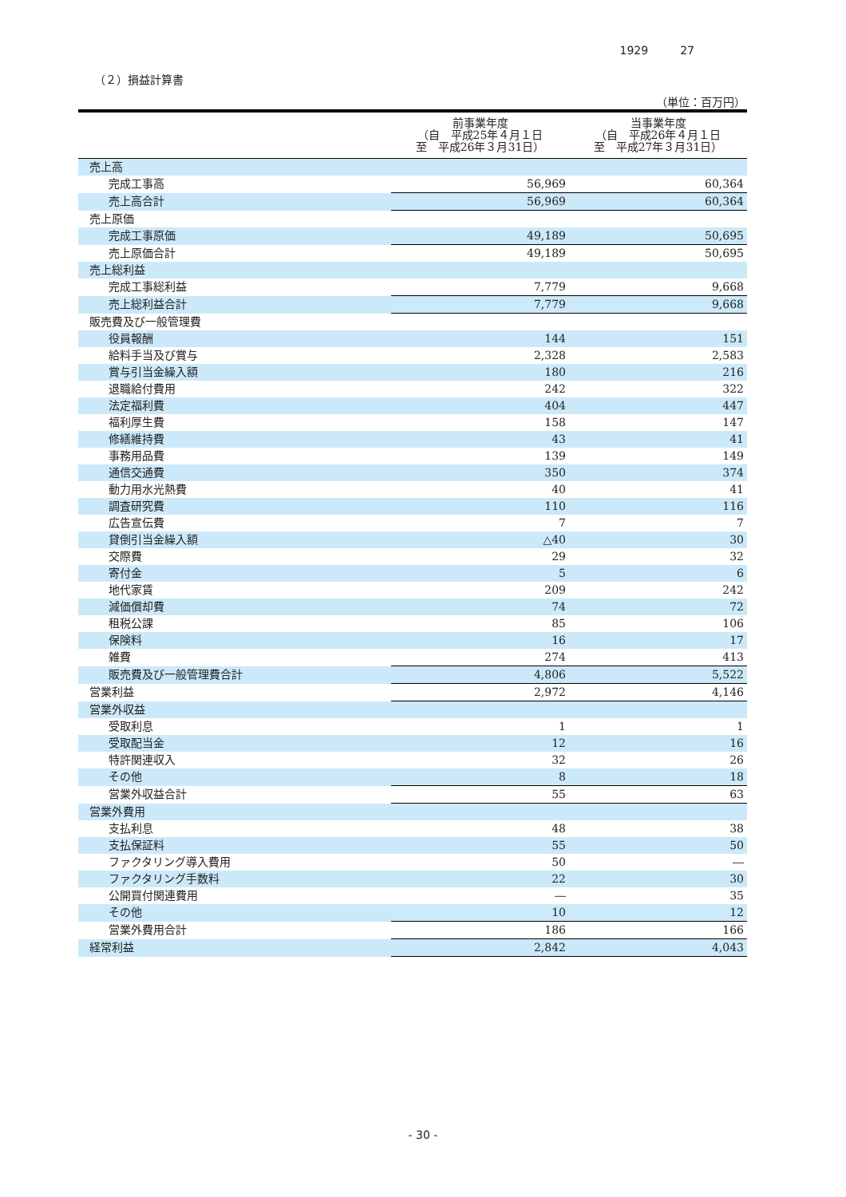1929 27
（２）損益計算書
（単位：百万円）
| | 前事業年度 （自 平成25年４月１日 至 平成26年３月31日） | 当事業年度 （自 平成26年４月１日 至 平成27年３月31日） |
| --- | --- | --- |
| 売上高 | | |
| 完成工事高 | 56,969 | 60,364 |
| 売上高合計 | 56,969 | 60,364 |
| 売上原価 | | |
| 完成工事原価 | 49,189 | 50,695 |
| 売上原価合計 | 49,189 | 50,695 |
| 売上総利益 | | |
| 完成工事総利益 | 7,779 | 9,668 |
| 売上総利益合計 | 7,779 | 9,668 |
| 販売費及び一般管理費 | | |
| 役員報酬 | 144 | 151 |
| 給料手当及び賞与 | 2,328 | 2,583 |
| 賞与引当金繰入額 | 180 | 216 |
| 退職給付費用 | 242 | 322 |
| 法定福利費 | 404 | 447 |
| 福利厚生費 | 158 | 147 |
| 修繕維持費 | 43 | 41 |
| 事務用品費 | 139 | 149 |
| 通信交通費 | 350 | 374 |
| 動力用水光熱費 | 40 | 41 |
| 調査研究費 | 110 | 116 |
| 広告宣伝費 | 7 | 7 |
| 貸倒引当金繰入額 | △40 | 30 |
| 交際費 | 29 | 32 |
| 寄付金 | 5 | 6 |
| 地代家賃 | 209 | 242 |
| 減価償却費 | 74 | 72 |
| 租税公課 | 85 | 106 |
| 保険料 | 16 | 17 |
| 雑費 | 274 | 413 |
| 販売費及び一般管理費合計 | 4,806 | 5,522 |
| 営業利益 | 2,972 | 4,146 |
| 営業外収益 | | |
| 受取利息 | 1 | 1 |
| 受取配当金 | 12 | 16 |
| 特許関連収入 | 32 | 26 |
| その他 | 8 | 18 |
| 営業外収益合計 | 55 | 63 |
| 営業外費用 | | |
| 支払利息 | 48 | 38 |
| 支払保証料 | 55 | 50 |
| ファクタリング導入費用 | 50 | ― |
| ファクタリング手数料 | 22 | 30 |
| 公開買付関連費用 | ― | 35 |
| その他 | 10 | 12 |
| 営業外費用合計 | 186 | 166 |
| 経常利益 | 2,842 | 4,043 |
- 30 -